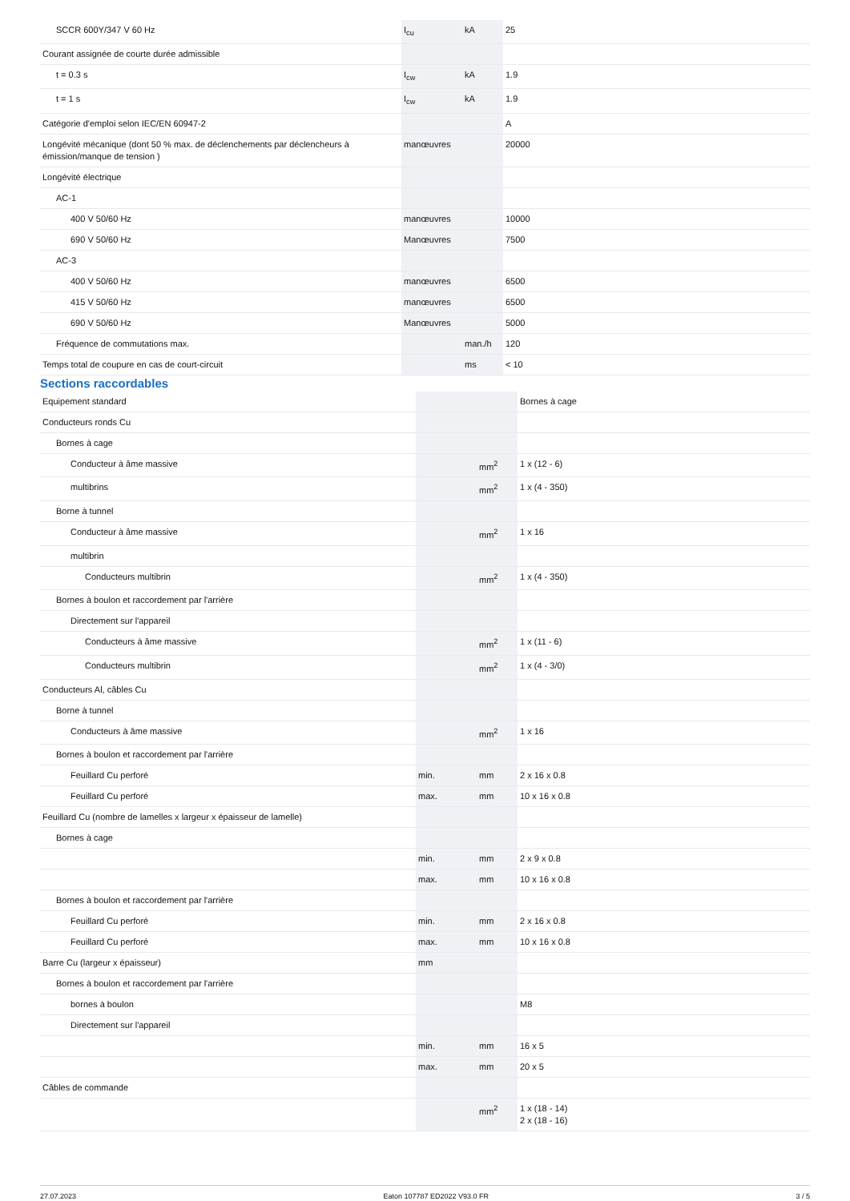| SCCR 600Y/347 V 60 Hz | I<sub>cu</sub> | kA | 25 |
| Courant assignée de courte durée admissible | | | |
| t = 0.3 s | I<sub>cw</sub> | kA | 1.9 |
| t = 1 s | I<sub>cw</sub> | kA | 1.9 |
| Catégorie d'emploi selon IEC/EN 60947-2 | | | A |
| Longévité mécanique (dont 50 % max. de déclenchements par déclencheurs à émission/manque de tension ) | manœuvres | | 20000 |
| Longévité électrique | | | |
| AC-1 | | | |
| 400 V 50/60 Hz | manœuvres | | 10000 |
| 690 V 50/60 Hz | Manœuvres | | 7500 |
| AC-3 | | | |
| 400 V 50/60 Hz | manœuvres | | 6500 |
| 415 V 50/60 Hz | manœuvres | | 6500 |
| 690 V 50/60 Hz | Manœuvres | | 5000 |
| Fréquence de commutations max. | | man./h | 120 |
| Temps total de coupure en cas de court-circuit | | ms | < 10 |
Sections raccordables
| Equipement standard | | | Bornes à cage |
| Conducteurs ronds Cu | | | |
| Bornes à cage | | | |
| Conducteur à âme massive | | mm<sup>2</sup> | 1 x (12 - 6) |
| multibrins | | mm<sup>2</sup> | 1 x (4 - 350) |
| Borne à tunnel | | | |
| Conducteur à âme massive | | mm<sup>2</sup> | 1 x 16 |
| multibrin | | | |
| Conducteurs multibrin | | mm<sup>2</sup> | 1 x (4 - 350) |
| Bornes à boulon et raccordement par l'arrière | | | |
| Directement sur l'appareil | | | |
| Conducteurs à âme massive | | mm<sup>2</sup> | 1 x (11 - 6) |
| Conducteurs multibrin | | mm<sup>2</sup> | 1 x (4 - 3/0) |
| Conducteurs Al, câbles Cu | | | |
| Borne à tunnel | | | |
| Conducteurs à âme massive | | mm<sup>2</sup> | 1 x 16 |
| Bornes à boulon et raccordement par l'arrière | | | |
| Feuillard Cu perforé | min. | mm | 2 x 16 x 0.8 |
| Feuillard Cu perforé | max. | mm | 10 x 16 x 0.8 |
| Feuillard Cu (nombre de lamelles x largeur x épaisseur de lamelle) | | | |
| Bornes à cage | | | |
| | min. | mm | 2 x 9 x 0.8 |
| | max. | mm | 10 x 16 x 0.8 |
| Bornes à boulon et raccordement par l'arrière | | | |
| Feuillard Cu perforé | min. | mm | 2 x 16 x 0.8 |
| Feuillard Cu perforé | max. | mm | 10 x 16 x 0.8 |
| Barre Cu (largeur x épaisseur) | mm | | |
| Bornes à boulon et raccordement par l'arrière | | | |
| bornes à boulon | | | M8 |
| Directement sur l'appareil | | | |
| | min. | mm | 16 x 5 |
| | max. | mm | 20 x 5 |
| Câbles de commande | | | |
| | | mm<sup>2</sup> | 1 x (18 - 14) 2 x (18 - 16) |
27.07.2023 Eaton 107787 ED2022 V93.0 FR 3 / 5